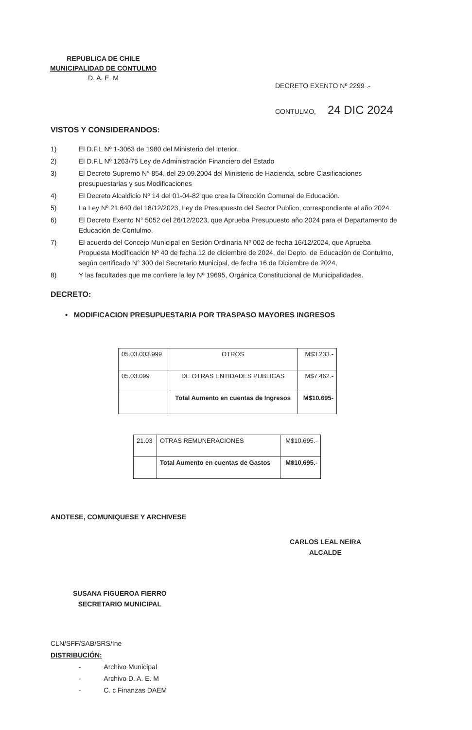REPUBLICA DE CHILE
MUNICIPALIDAD DE CONTULMO
D. A. E. M
DECRETO EXENTO Nº 2299 .-
CONTULMO, 24 DIC 2024
VISTOS Y CONSIDERANDOS:
1) El D.F.L Nº 1-3063 de 1980 del Ministerio del Interior.
2) El D.F.L Nº 1263/75 Ley de Administración Financiero del Estado
3) El Decreto Supremo N° 854, del 29.09.2004 del Ministerio de Hacienda, sobre Clasificaciones presupuestarias y sus Modificaciones
4) El Decreto Alcaldicio Nº 14 del 01-04-82 que crea la Dirección Comunal de Educación.
5) La Ley Nº 21.640 del 18/12/2023, Ley de Presupuesto del Sector Publico, correspondiente al año 2024.
6) El Decreto Exento N° 5052 del 26/12/2023, que Aprueba Presupuesto año 2024 para el Departamento de Educación de Contulmo.
7) El acuerdo del Concejo Municipal en Sesión Ordinaria Nº 002 de fecha 16/12/2024, que Aprueba Propuesta Modificación Nº 40 de fecha 12 de diciembre de 2024, del Depto. de Educación de Contulmo, según certificado N° 300 del Secretario Municipal, de fecha 16 de Diciembre de 2024,
8) Y las facultades que me confiere la ley Nº 19695, Orgánica Constitucional de Municipalidades.
DECRETO:
• MODIFICACION PRESUPUESTARIA POR TRASPASO MAYORES INGRESOS
| 05.03.003.999 | OTROS | M$3.233.- |
| 05.03.099 | DE OTRAS ENTIDADES PUBLICAS | M$7.462.- |
| | Total Aumento en cuentas de Ingresos | M$10.695- |
| 21.03 | OTRAS REMUNERACIONES | M$10.695.- |
| | Total Aumento en cuentas de Gastos | M$10.695.- |
ANOTESE, COMUNIQUESE Y ARCHIVESE
SUSANA FIGUEROA FIERRO
SECRETARIO MUNICIPAL
CARLOS LEAL NEIRA
ALCALDE
CLN/SFF/SAB/SRS/Ine
DISTRIBUCIÓN:
- Archivo Municipal
- Archivo D. A. E. M
- C. c Finanzas DAEM